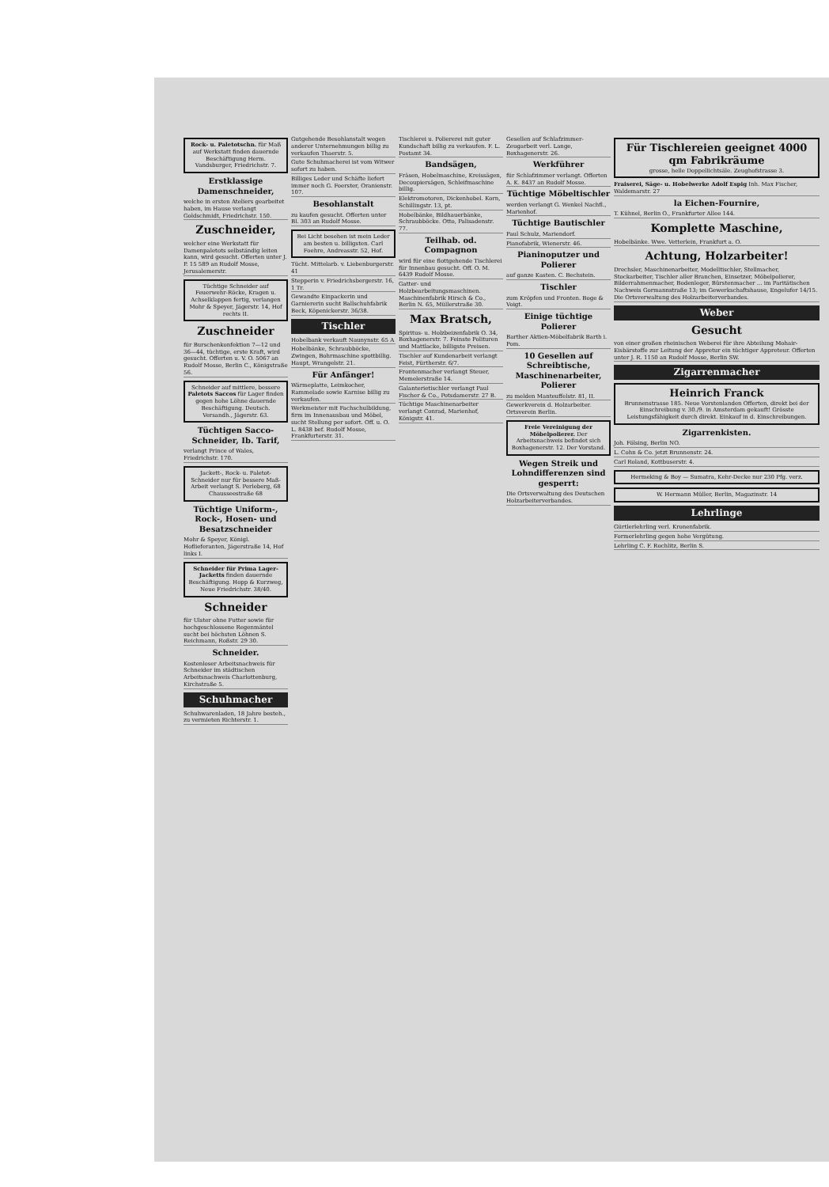Rock- u. Paletotschn. für Maß auf Werkstatt finden dauernde Beschäftigung Herm. Vandsburger, Friedrichstr. 7.
Erstklassige Damenschneider,
welche in ersten Ateliers gearbeitet haben, im Hause verlangt Goldschmidt, Friedrichstr. 150.
Zuschneider,
welcher eine Werkstatt für Damenpaletots selbständig leiten kann, wird gesucht. Offerten unter J. P. 15 589 an Rudolf Mosse, Jerusalemerstr.
Tüchtige Schneider auf Feuerwehr-Röcke, Kragen u. Achselklappen fertig, verlangen Mohr & Speyer, Jägerstr. 14, Hof rechts II.
Zuschneider
für Burschenkonfektion 7—12 und 36—44, tüchtige, erste Kraft, wird gesucht. Offerten u. V. O. 5067 an Rudolf Mosse, Berlin C., Königstraße 56.
Schneider auf mittlere, bessere Paletots Saccos für Lager finden gegen hohe Löhne dauernde Beschäftigung. Deutsch. Versandh., Jägerstr. 63.
Tüchtigen Sacco-Schneider, Ib. Tarif,
verlangt Prince of Wales, Friedrichstr. 170.
Jackett-, Rock- u. Paletot-Schneider nur für bessere Maß-Arbeit verlangt S. Perleberg, 68 Chausseestraße 68
Tüchtige Uniform-, Rock-, Hosen- und Besatzschneider
Mohr & Speyer, Königl. Hoflieferanten, Jägerstraße 14, Hof links I.
Schneider für Prima Lager-Jacketts finden dauernde Beschäftigung. Hopp & Kurzweg, Neue Friedrichstr. 38/40.
Schneider
für Ulster ohne Futter sowie für hochgeschlossene Regenmäntel sucht bei höchsten Löhnen S. Reichmann, Roßstr. 29 30.
Schneider.
Kostenloser Arbeitsnachweis für Schneider im städtischen Arbeitsnachweis Charlottenburg, Kirchstraße 5.
Schuhmacher
Schuhwarenladen, 18 Jahre besteh., zu vermieten Richterstr. 1.
Gutgehende Besohlanstalt wegen anderer Unternehmungen billig zu verkaufen Thaerstr. 5.
Gute Schuhmacherei ist vom Witwer sofort zu haben.
Billiges Leder und Schäfte liefert immer noch G. Foerster, Oranienstr. 107.
Besohlanstalt
zu kaufen gesucht. Offerten unter Bl. 303 an Rudolf Mosse.
Bei Licht besehen ist mein Leder am besten u. billigsten. Carl Foehre, Andreasstr. 52, Hof.
Tücht. Mittelarb. v. Liebenburgerstr. 41
Stepperin v. Friedrichsbergerstr. 16, 1 Tr.
Gewandte Einpackerin und Garniererin sucht Ballschuhfabrik Beck, Köpenickerstr. 36/38.
Tischler
Hobelbank verkauft Naunynstr. 65 A
Hobelbänke, Schraubböcke, Zwingen, Bohrmaschine spottbillig. Haupt, Wrangelstr. 21.
Für Anfänger!
Wärmeplatte, Leimkocher, Rammelade sowie Karnise billig zu verkaufen.
Werkmeister mit Fachschulbildung, firm im Innenausbau und Möbel, sucht Stellung per sofort. Off. u. O. L. 8438 bef. Rudolf Mosse, Frankfurterstr. 31.
Tischlerei u. Poliererei mit guter Kundschaft billig zu verkaufen. F. L. Postamt 34.
Bandsägen,
Fräsen, Hobelmaschine, Kreissägen, Decoupiersägen, Schleifmaschine billig.
Elektromotoren, Dickenhobel. Korn, Schillingstr. 13, pt.
Hobelbänke, Bildhauerbänke, Schraubböcke. Otto, Palisadenstr. 77.
Teilhab. od. Compagnon
wird für eine flottgehende Tischlerei für Innenbau gesucht. Off. O. M. 6439 Rudolf Mosse.
Gatter- und Holzbearbeitungsmaschinen. Maschinenfabrik Hirsch & Co., Berlin N. 65, Müllerstraße 30.
Max Bratsch,
Spiritus- u. Holzbeizenfabrik O. 34, Boxhagenerstr. 7. Feinste Polituren und Mattlacke, billigste Preisen.
Tischler auf Kundenarbeit verlangt Feist, Fürtherstr. 6/7.
Frontenmacher verlangt Steuer, Memelerstraße 14.
Galanterietischler verlangt Paul Fischer & Co., Potsdamerstr. 27 B.
Tüchtige Maschinenarbeiter verlangt Conrad, Marienhof, Königstr. 41.
Gesellen auf Schlafzimmer-Zeugarbeit verl. Lange, Boxhagenerstr. 26.
Werkführer
für Schlafzimmer verlangt. Offerten A. K. 8437 an Rudolf Mosse.
Tüchtige Möbeltischler
werden verlangt G. Wenkel Nachfl., Marienhof.
Tüchtige Bautischler
Paul Schulz, Mariendorf.
Pianofabrik, Wienerstr. 46.
Pianinoputzer und Polierer
auf ganze Kasten. C. Bechstein.
Tischler
zum Kröpfen und Fronten. Boge & Voigt.
Einige tüchtige Polierer
Barther Aktien-Möbelfabrik Barth i. Pom.
10 Gesellen auf Schreibtische, Maschinenarbeiter, Polierer
zu melden Manteuffelstr. 81, II.
Gewerkverein d. Holzarbeiter. Ortsverein Berlin.
Freie Vereinigung der Möbelpolierer. Der Arbeitsnachweis befindet sich Boxhagenerstr. 12. Der Vorstand.
Wegen Streik und Lohndifferenzen sind gesperrt:
Die Ortsverwaltung des Deutschen Holzarbeiterverbandes.
Für Tischlereien geeignet 4000 qm Fabrikräume
grosse, helle Doppellichtsäle. Zeughofstrasse 3.
Fraiserei, Säge- u. Hobelwerke Adolf Espig Inh. Max Fischer, Waldemarstr. 27
la Eichen-Fournire,
T. Kühnel, Berlin O., Frankfurter Allee 144.
Komplette Maschine,
Hobelbänke. Wwe. Vetterlein, Frankfurt a. O.
Achtung, Holzarbeiter!
Drechsler, Maschinenarbeiter, Modelltischler, Stellmacher, Stockarbeiter, Tischler aller Branchen, Einsetzer, Möbelpolierer, Bilderrahmenmacher, Bodenleger, Bürstenmacher ... im Paritätischen Nachweis Gormannstraße 13; im Gewerkschaftshause, Engelufer 14/15. Die Ortsverwaltung des Holzarbeiterverbandes.
Weber
Gesucht
von einer großen rheinischen Weberei für ihre Abteilung Mohair-Eisbärstoffe zur Leitung der Appretur ein tüchtiger Appreteur. Offerten unter J. R. 1150 an Rudolf Mosse, Berlin SW.
Zigarrenmacher
Heinrich Franck
Brunnenstrasse 185. Neue Vorstenlanden Offerten, direkt bei der Einschreibung v. 30./9. in Amsterdam gekauft! Grösste Leistungsfähigkeit durch direkt. Einkauf in d. Einschreibungen.
Zigarrenkisten.
Joh. Fölsing, Berlin NO.
L. Cohn & Co. jetzt Brunnenstr. 24.
Carl Roland, Kottbuserstr. 4.
Hermeking & Boy — Sumatra, Kehr-Decke nur 230 Pfg. verz.
W. Hermann Müller, Berlin, Magazinstr. 14
Lehrlinge
Gürtlerlehrling verl. Kronenfabrik.
Formerlehrling gegen hohe Vergütung.
Lehrling C. F. Rochlitz, Berlin S.